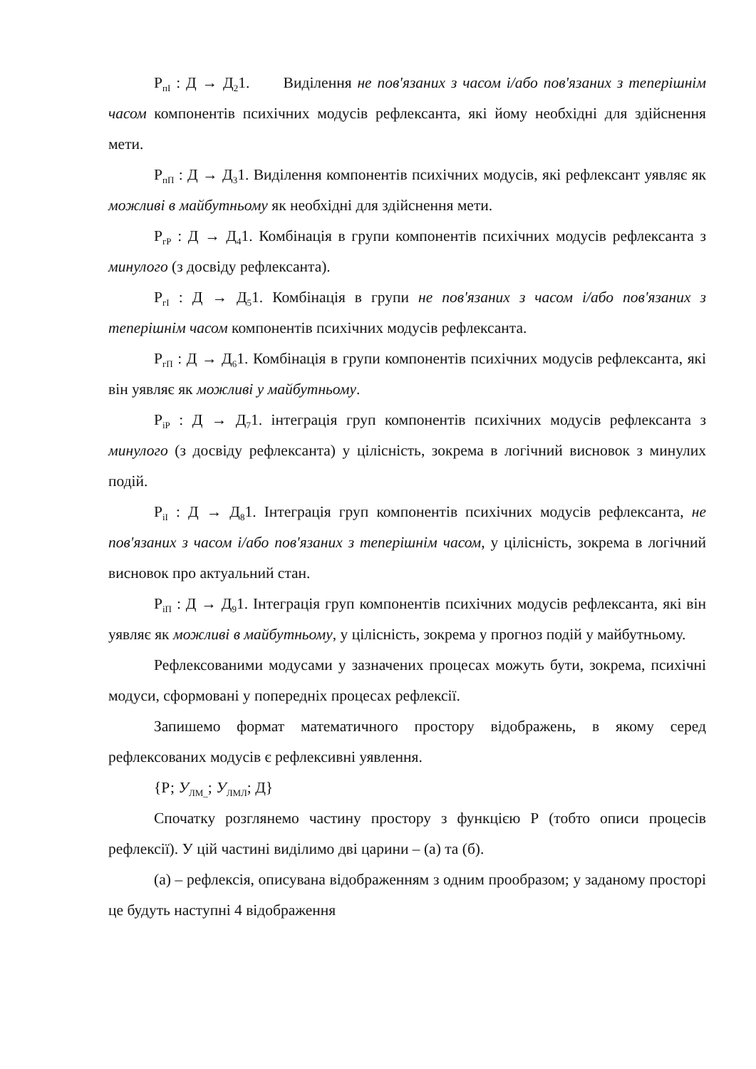Р<sub>пІ</sub> : Д → Д<sub>2</sub>1. Виділення не пов'язаних з часом і/або пов'язаних з теперішнім часом компонентів психічних модусів рефлексанта, які йому необхідні для здійснення мети.
Р<sub>пП</sub> : Д → Д<sub>3</sub>1. Виділення компонентів психічних модусів, які рефлексант уявляє як можливі в майбутньому як необхідні для здійснення мети.
Р<sub>гР</sub> : Д → Д<sub>4</sub>1. Комбінація в групи компонентів психічних модусів рефлексанта з минулого (з досвіду рефлексанта).
Р<sub>гІ</sub> : Д → Д<sub>5</sub>1. Комбінація в групи не пов'язаних з часом і/або пов'язаних з теперішнім часом компонентів психічних модусів рефлексанта.
Р<sub>гП</sub> : Д → Д<sub>6</sub>1. Комбінація в групи компонентів психічних модусів рефлексанта, які він уявляє як можливі у майбутньому.
Р<sub>іР</sub> : Д → Д<sub>7</sub>1. інтеграція груп компонентів психічних модусів рефлексанта з минулого (з досвіду рефлексанта) у цілісність, зокрема в логічний висновок з минулих подій.
Р<sub>іІ</sub> : Д → Д<sub>8</sub>1. Інтеграція груп компонентів психічних модусів рефлексанта, не пов'язаних з часом і/або пов'язаних з теперішнім часом, у цілісність, зокрема в логічний висновок про актуальний стан.
Р<sub>іП</sub> : Д → Д<sub>9</sub>1. Інтеграція груп компонентів психічних модусів рефлексанта, які він уявляє як можливі в майбутньому, у цілісність, зокрема у прогноз подій у майбутньому.
Рефлексованими модусами у зазначених процесах можуть бути, зокрема, психічні модуси, сформовані у попередніх процесах рефлексії.
Запишемо формат математичного простору відображень, в якому серед рефлексованих модусів є рефлексивні уявлення.
{Р; У<sub>ЛМ_</sub>; У<sub>ЛМЛ</sub>; Д}
Спочатку розглянемо частину простору з функцією Р (тобто описи процесів рефлексії). У цій частині виділимо дві царини – (а) та (б).
(а) – рефлексія, описувана відображенням з одним прообразом; у заданому просторі це будуть наступні 4 відображення